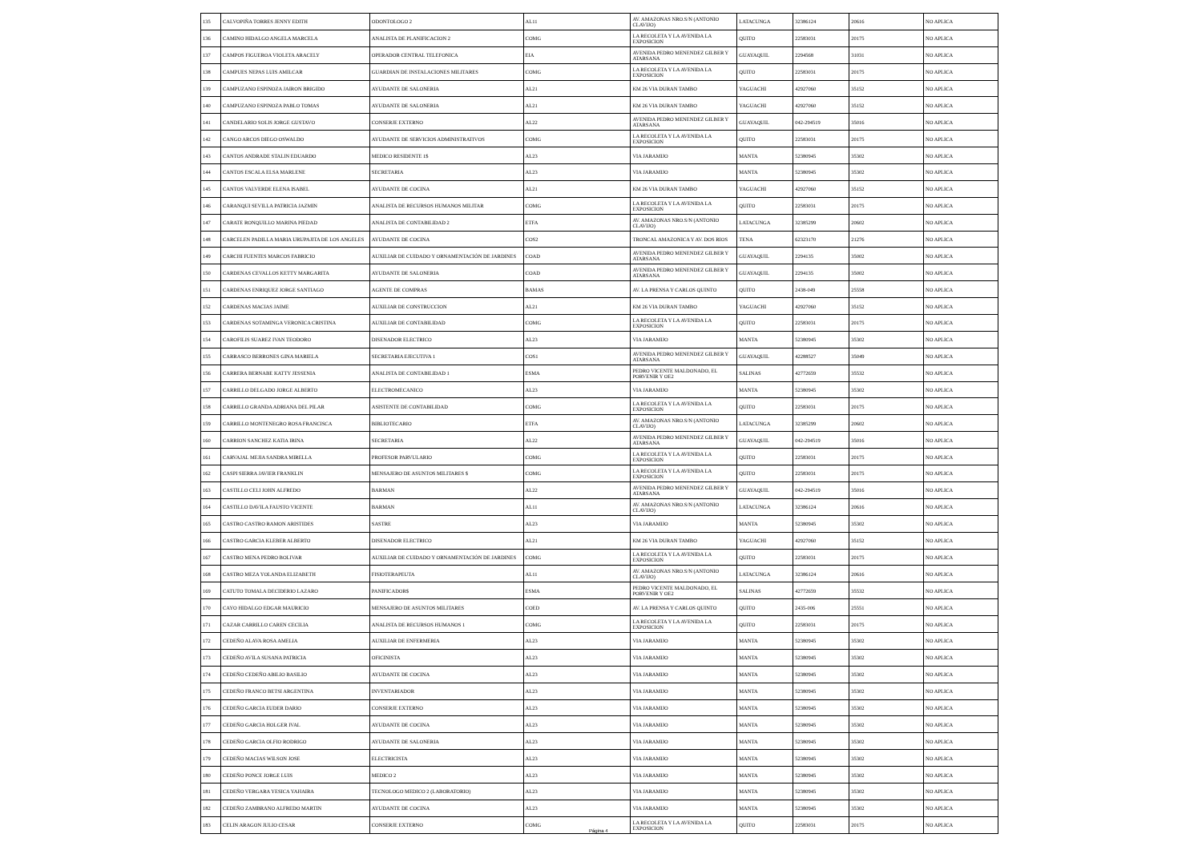| 135 | CALVOPIÑA TORRES JENNY EDITH | ODONTOLOGO 2 | AL11 | AV. AMAZONAS NRO.S/N (ANTONIO CLAVIJO) | LATACUNGA | 32386124 | 20616 | NO APLICA |
| 136 | CAMINO HIDALGO ANGELA MARCELA | ANALISTA DE PLANIFICACION 2 | COMG | LA RECOLETA Y LA AVENIDA LA EXPOSICION | QUITO | 22583031 | 20175 | NO APLICA |
| 137 | CAMPOS FIGUEROA VIOLETA ARACELY | OPERADOR CENTRAL TELEFONICA | EIA | AVENIDA PEDRO MENENDEZ GILBER Y ATARSANA | GUAYAQUIL | 2294568 | 31031 | NO APLICA |
| 138 | CAMPUES NEPAS LUIS AMILCAR | GUARDIAN DE INSTALACIONES MILITARES | COMG | LA RECOLETA Y LA AVENIDA LA EXPOSICION | QUITO | 22583031 | 20175 | NO APLICA |
| 139 | CAMPUZANO ESPINOZA JAIRON BRIGIDO | AYUDANTE DE SALONERIA | AL21 | KM 26 VIA DURAN TAMBO | YAGUACHI | 42927060 | 35152 | NO APLICA |
| 140 | CAMPUZANO ESPINOZA PABLO TOMAS | AYUDANTE DE SALONERIA | AL21 | KM 26 VIA DURAN TAMBO | YAGUACHI | 42927060 | 35152 | NO APLICA |
| 141 | CANDELARIO SOLIS JORGE GUSTAVO | CONSERJE EXTERNO | AL22 | AVENIDA PEDRO MENENDEZ GILBER Y ATARSANA | GUAYAQUIL | 042-294519 | 35016 | NO APLICA |
| 142 | CANGO ARCOS DIEGO OSWALDO | AYUDANTE DE SERVICIOS ADMINISTRATIVOS | COMG | LA RECOLETA Y LA AVENIDA LA EXPOSICION | QUITO | 22583031 | 20175 | NO APLICA |
| 143 | CANTOS ANDRADE STALIN EDUARDO | MEDICO RESIDENTE 1$ | AL23 | VIA JARAMIJO | MANTA | 52380945 | 35302 | NO APLICA |
| 144 | CANTOS ESCALA ELSA MARLENE | SECRETARIA | AL23 | VIA JARAMIJO | MANTA | 52380945 | 35302 | NO APLICA |
| 145 | CANTOS VALVERDE ELENA ISABEL | AYUDANTE DE COCINA | AL21 | KM 26 VIA DURAN TAMBO | YAGUACHI | 42927060 | 35152 | NO APLICA |
| 146 | CARANQUI SEVILLA PATRICIA JAZMIN | ANALISTA DE RECURSOS HUMANOS MILITAR | COMG | LA RECOLETA Y LA AVENIDA LA EXPOSICION | QUITO | 22583031 | 20175 | NO APLICA |
| 147 | CARATE RONQUILLO MARINA PIEDAD | ANALISTA DE CONTABILIDAD 2 | ETFA | AV. AMAZONAS NRO.S/N (ANTONIO CLAVIJO) | LATACUNGA | 32385299 | 20602 | NO APLICA |
| 148 | CARCELEN PADILLA MARIA URUPAJITA DE LOS ANGELES | AYUDANTE DE COCINA | COS2 | TRONCAL AMAZONICA Y AV. DOS RIOS | TENA | 62323170 | 21276 | NO APLICA |
| 149 | CARCHI FUENTES MARCOS FABRICIO | AUXILIAR DE CUIDADO Y ORNAMENTACIÓN DE JARDINES | COAD | AVENIDA PEDRO MENENDEZ GILBER Y ATARSANA | GUAYAQUIL | 2294135 | 35002 | NO APLICA |
| 150 | CARDENAS CEVALLOS KETTY MARGARITA | AYUDANTE DE SALONERIA | COAD | AVENIDA PEDRO MENENDEZ GILBER Y ATARSANA | GUAYAQUIL | 2294135 | 35002 | NO APLICA |
| 151 | CARDENAS ENRIQUEZ JORGE SANTIAGO | AGENTE DE COMPRAS | BAMAS | AV. LA PRENSA Y CARLOS QUINTO | QUITO | 2438-049 | 25558 | NO APLICA |
| 152 | CARDENAS MACIAS JAIME | AUXILIAR DE CONSTRUCCION | AL21 | KM 26 VIA DURAN TAMBO | YAGUACHI | 42927060 | 35152 | NO APLICA |
| 153 | CARDENAS SOTAMINGA VERONICA CRISTINA | AUXILIAR DE CONTABILIDAD | COMG | LA RECOLETA Y LA AVENIDA LA EXPOSICION | QUITO | 22583031 | 20175 | NO APLICA |
| 154 | CAROFILIS SUAREZ IVAN TEODORO | DISENADOR ELECTRICO | AL23 | VIA JARAMIJO | MANTA | 52380945 | 35302 | NO APLICA |
| 155 | CARRASCO BERRONES GINA MARIELA | SECRETARIA EJECUTIVA 1 | COS1 | AVENIDA PEDRO MENENDEZ GILBER Y ATARSANA | GUAYAQUIL | 42288527 | 35049 | NO APLICA |
| 156 | CARRERA BERNABE KATTY JESSENIA | ANALISTA DE CONTABILIDAD 1 | ESMA | PEDRO VICENTE MALDONADO, EL PORVENIR Y OE2 | SALINAS | 42772659 | 35532 | NO APLICA |
| 157 | CARRILLO DELGADO JORGE ALBERTO | ELECTROMECANICO | AL23 | VIA JARAMIJO | MANTA | 52380945 | 35302 | NO APLICA |
| 158 | CARRILLO GRANDA ADRIANA DEL PILAR | ASISTENTE DE CONTABILIDAD | COMG | LA RECOLETA Y LA AVENIDA LA EXPOSICION | QUITO | 22583031 | 20175 | NO APLICA |
| 159 | CARRILLO MONTENEGRO ROSA FRANCISCA | BIBLIOTECARIO | ETFA | AV. AMAZONAS NRO.S/N (ANTONIO CLAVIJO) | LATACUNGA | 32385299 | 20602 | NO APLICA |
| 160 | CARRION SANCHEZ KATIA IRINA | SECRETARIA | AL22 | AVENIDA PEDRO MENENDEZ GILBER Y ATARSANA | GUAYAQUIL | 042-294519 | 35016 | NO APLICA |
| 161 | CARVAJAL MEJIA SANDRA MIRELLA | PROFESOR PARVULARIO | COMG | LA RECOLETA Y LA AVENIDA LA EXPOSICION | QUITO | 22583031 | 20175 | NO APLICA |
| 162 | CASPI SIERRA JAVIER FRANKLIN | MENSAJERO DE ASUNTOS MILITARES $ | COMG | LA RECOLETA Y LA AVENIDA LA EXPOSICION | QUITO | 22583031 | 20175 | NO APLICA |
| 163 | CASTILLO CELI JOHN ALFREDO | BARMAN | AL22 | AVENIDA PEDRO MENENDEZ GILBER Y ATARSANA | GUAYAQUIL | 042-294519 | 35016 | NO APLICA |
| 164 | CASTILLO DAVILA FAUSTO VICENTE | BARMAN | AL11 | AV. AMAZONAS NRO.S/N (ANTONIO CLAVIJO) | LATACUNGA | 32386124 | 20616 | NO APLICA |
| 165 | CASTRO CASTRO RAMON ARISTIDES | SASTRE | AL23 | VIA JARAMIJO | MANTA | 52380945 | 35302 | NO APLICA |
| 166 | CASTRO GARCIA KLEBER ALBERTO | DISENADOR ELECTRICO | AL21 | KM 26 VIA DURAN TAMBO | YAGUACHI | 42927060 | 35152 | NO APLICA |
| 167 | CASTRO MENA PEDRO BOLIVAR | AUXILIAR DE CUIDADO Y ORNAMENTACIÓN DE JARDINES | COMG | LA RECOLETA Y LA AVENIDA LA EXPOSICION | QUITO | 22583031 | 20175 | NO APLICA |
| 168 | CASTRO MEZA YOLANDA ELIZABETH | FISIOTERAPEUTA | AL11 | AV. AMAZONAS NRO.S/N (ANTONIO CLAVIJO) | LATACUNGA | 32386124 | 20616 | NO APLICA |
| 169 | CATUTO TOMALA DECIDERIO LAZARO | PANIFICADOR$ | ESMA | PEDRO VICENTE MALDONADO, EL PORVENIR Y OE2 | SALINAS | 42772659 | 35532 | NO APLICA |
| 170 | CAYO HIDALGO EDGAR MAURICIO | MENSAJERO DE ASUNTOS MILITARES | COED | AV. LA PRENSA Y CARLOS QUINTO | QUITO | 2435-006 | 25551 | NO APLICA |
| 171 | CAZAR CARRILLO CAREN CECILIA | ANALISTA DE RECURSOS HUMANOS 1 | COMG | LA RECOLETA Y LA AVENIDA LA EXPOSICION | QUITO | 22583031 | 20175 | NO APLICA |
| 172 | CEDEÑO ALAVA ROSA AMELIA | AUXILIAR DE ENFERMERIA | AL23 | VIA JARAMIJO | MANTA | 52380945 | 35302 | NO APLICA |
| 173 | CEDEÑO AVILA SUSANA PATRICIA | OFICINISTA | AL23 | VIA JARAMIJO | MANTA | 52380945 | 35302 | NO APLICA |
| 174 | CEDEÑO CEDEÑO ABILIO BASILIO | AYUDANTE DE COCINA | AL23 | VIA JARAMIJO | MANTA | 52380945 | 35302 | NO APLICA |
| 175 | CEDEÑO FRANCO BETSI ARGENTINA | INVENTARIADOR | AL23 | VIA JARAMIJO | MANTA | 52380945 | 35302 | NO APLICA |
| 176 | CEDEÑO GARCIA EUDER DARIO | CONSERJE EXTERNO | AL23 | VIA JARAMIJO | MANTA | 52380945 | 35302 | NO APLICA |
| 177 | CEDEÑO GARCIA HOLGER IVAL | AYUDANTE DE COCINA | AL23 | VIA JARAMIJO | MANTA | 52380945 | 35302 | NO APLICA |
| 178 | CEDEÑO GARCIA OLFIO RODRIGO | AYUDANTE DE SALONERIA | AL23 | VIA JARAMIJO | MANTA | 52380945 | 35302 | NO APLICA |
| 179 | CEDEÑO MACIAS WILSON JOSE | ELECTRICISTA | AL23 | VIA JARAMIJO | MANTA | 52380945 | 35302 | NO APLICA |
| 180 | CEDEÑO PONCE JORGE LUIS | MEDICO 2 | AL23 | VIA JARAMIJO | MANTA | 52380945 | 35302 | NO APLICA |
| 181 | CEDEÑO VERGARA YESICA YAHAIRA | TECNOLOGO MEDICO 2 (LABORATORIO) | AL23 | VIA JARAMIJO | MANTA | 52380945 | 35302 | NO APLICA |
| 182 | CEDEÑO ZAMBRANO ALFREDO MARTIN | AYUDANTE DE COCINA | AL23 | VIA JARAMIJO | MANTA | 52380945 | 35302 | NO APLICA |
| 183 | CELIN ARAGON JULIO CESAR | CONSERJE EXTERNO | COMG | LA RECOLETA Y LA AVENIDA LA EXPOSICION | QUITO | 22583031 | 20175 | NO APLICA |
Página 4